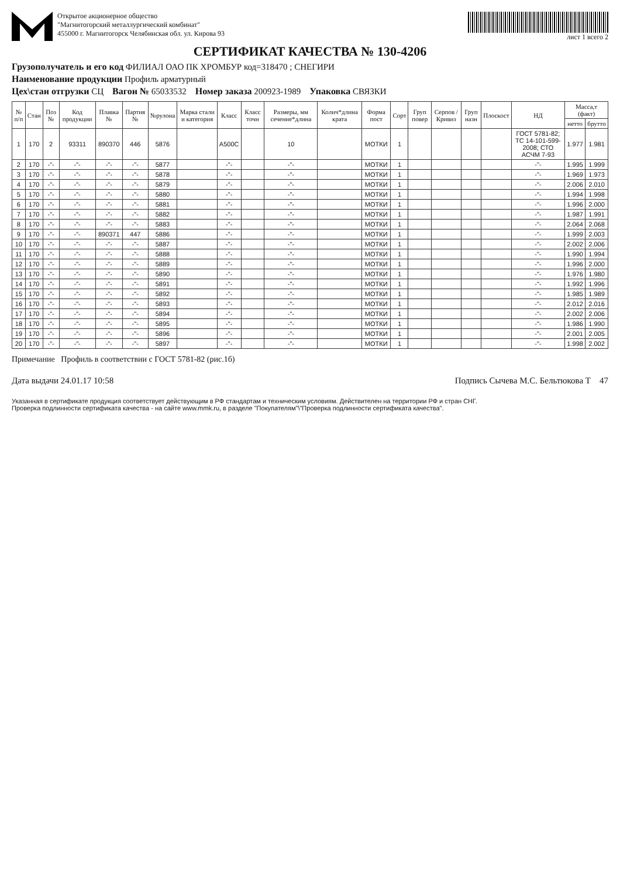Открытое акционерное общество
"Магнитогорский металлургический комбинат"
455000 г. Магнитогорск Челябинская обл. ул. Кирова 93
лист 1 всего 2
СЕРТИФИКАТ КАЧЕСТВА № 130-4206
Грузополучатель и его код ФИЛИАЛ ОАО ПК ХРОМБУР код=318470 ; СНЕГИРИ
Наименование продукции Профиль арматурный
Цех\стан отгрузки СЦ Вагон № 65033532 Номер заказа 200923-1989 Упаковка СВЯЗКИ
| № п/п | Стан | Поз № | Код продукции | Плавка № | Партия № | №рулона | Марка стали и категория | Класс | Класс точн | Размеры, мм сечение*длина | Колич*длина крата | Форма пост | Сорт | Груп повер | Серпов /Кривиз | Груп назн | Плоскост | НД | Масса,т (факт) | |
| --- | --- | --- | --- | --- | --- | --- | --- | --- | --- | --- | --- | --- | --- | --- | --- | --- | --- | --- | --- | --- |
| | | | | | | | | | | | | | | | | | | | нетто | брутто |
| 1 | 170 | 2 | 93311 | 890370 | 446 | 5876 | | A500C | | 10 | | МОТКИ | 1 | | | | | ГОСТ 5781-82; ТС 14-101-599-2008; СТО АСЧМ 7-93 | 1.977 | 1.981 |
| 2 | 170 | -"- | -"- | -"- | -"- | 5877 | | -"- | | -"- | | МОТКИ | 1 | | | | | -"- | 1.995 | 1.999 |
| 3 | 170 | -"- | -"- | -"- | -"- | 5878 | | -"- | | -"- | | МОТКИ | 1 | | | | | -"- | 1.969 | 1.973 |
| 4 | 170 | -"- | -"- | -"- | -"- | 5879 | | -"- | | -"- | | МОТКИ | 1 | | | | | -"- | 2.006 | 2.010 |
| 5 | 170 | -"- | -"- | -"- | -"- | 5880 | | -"- | | -"- | | МОТКИ | 1 | | | | | -"- | 1.994 | 1.998 |
| 6 | 170 | -"- | -"- | -"- | -"- | 5881 | | -"- | | -"- | | МОТКИ | 1 | | | | | -"- | 1.996 | 2.000 |
| 7 | 170 | -"- | -"- | -"- | -"- | 5882 | | -"- | | -"- | | МОТКИ | 1 | | | | | -"- | 1.987 | 1.991 |
| 8 | 170 | -"- | -"- | -"- | -"- | 5883 | | -"- | | -"- | | МОТКИ | 1 | | | | | -"- | 2.064 | 2.068 |
| 9 | 170 | -"- | -"- | 890371 | 447 | 5886 | | -"- | | -"- | | МОТКИ | 1 | | | | | -"- | 1.999 | 2.003 |
| 10 | 170 | -"- | -"- | -"- | -"- | 5887 | | -"- | | -"- | | МОТКИ | 1 | | | | | -"- | 2.002 | 2.006 |
| 11 | 170 | -"- | -"- | -"- | -"- | 5888 | | -"- | | -"- | | МОТКИ | 1 | | | | | -"- | 1.990 | 1.994 |
| 12 | 170 | -"- | -"- | -"- | -"- | 5889 | | -"- | | -"- | | МОТКИ | 1 | | | | | -"- | 1.996 | 2.000 |
| 13 | 170 | -"- | -"- | -"- | -"- | 5890 | | -"- | | -"- | | МОТКИ | 1 | | | | | -"- | 1.976 | 1.980 |
| 14 | 170 | -"- | -"- | -"- | -"- | 5891 | | -"- | | -"- | | МОТКИ | 1 | | | | | -"- | 1.992 | 1.996 |
| 15 | 170 | -"- | -"- | -"- | -"- | 5892 | | -"- | | -"- | | МОТКИ | 1 | | | | | -"- | 1.985 | 1.989 |
| 16 | 170 | -"- | -"- | -"- | -"- | 5893 | | -"- | | -"- | | МОТКИ | 1 | | | | | -"- | 2.012 | 2.016 |
| 17 | 170 | -"- | -"- | -"- | -"- | 5894 | | -"- | | -"- | | МОТКИ | 1 | | | | | -"- | 2.002 | 2.006 |
| 18 | 170 | -"- | -"- | -"- | -"- | 5895 | | -"- | | -"- | | МОТКИ | 1 | | | | | -"- | 1.986 | 1.990 |
| 19 | 170 | -"- | -"- | -"- | -"- | 5896 | | -"- | | -"- | | МОТКИ | 1 | | | | | -"- | 2.001 | 2.005 |
| 20 | 170 | -"- | -"- | -"- | -"- | 5897 | | -"- | | -"- | | МОТКИ | 1 | | | | | -"- | 1.998 | 2.002 |
Примечание Профиль в соответствии с ГОСТ 5781-82 (рис.1б)
Дата выдачи 24.01.17 10:58 Подпись Сычева М.С. Бельтюкова Т 47
Указанная в сертификате продукция соответствует действующим в РФ стандартам и техническим условиям. Действителен на территории РФ и стран СНГ.
Проверка подлинности сертификата качества - на сайте www.mmk.ru, в разделе "Покупателям"\"Проверка подлинности сертификата качества".